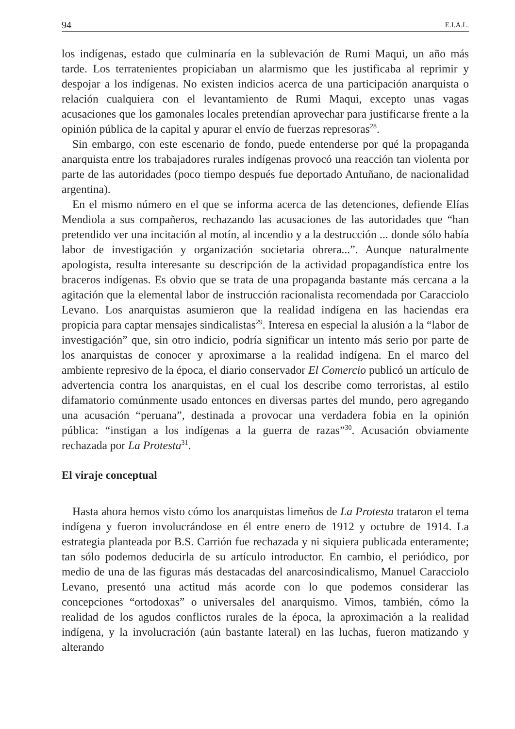94 E.I.A.L.
los indígenas, estado que culminaría en la sublevación de Rumi Maqui, un año más tarde. Los terratenientes propiciaban un alarmismo que les justificaba al reprimir y despojar a los indígenas. No existen indicios acerca de una participación anarquista o relación cualquiera con el levantamiento de Rumi Maqui, excepto unas vagas acusaciones que los gamonales locales pretendían aprovechar para justificarse frente a la opinión pública de la capital y apurar el envío de fuerzas represoras<sup>28</sup>.
Sin embargo, con este escenario de fondo, puede entenderse por qué la propaganda anarquista entre los trabajadores rurales indígenas provocó una reacción tan violenta por parte de las autoridades (poco tiempo después fue deportado Antuñano, de nacionalidad argentina).
En el mismo número en el que se informa acerca de las detenciones, defiende Elías Mendiola a sus compañeros, rechazando las acusaciones de las autoridades que “han pretendido ver una incitación al motín, al incendio y a la destrucción ... donde sólo había labor de investigación y organización societaria obrera...”. Aunque naturalmente apologista, resulta interesante su descripción de la actividad propagandística entre los braceros indígenas. Es obvio que se trata de una propaganda bastante más cercana a la agitación que la elemental labor de instrucción racionalista recomendada por Caracciolo Levano. Los anarquistas asumieron que la realidad indígena en las haciendas era propicia para captar mensajes sindicalistas<sup>29</sup>. Interesa en especial la alusión a la “labor de investigación” que, sin otro indicio, podría significar un intento más serio por parte de los anarquistas de conocer y aproximarse a la realidad indígena. En el marco del ambiente represivo de la época, el diario conservador El Comercio publicó un artículo de advertencia contra los anarquistas, en el cual los describe como terroristas, al estilo difamatorio comúnmente usado entonces en diversas partes del mundo, pero agregando una acusación “peruana”, destinada a provocar una verdadera fobia en la opinión pública: “instigan a los indígenas a la guerra de razas”<sup>30</sup>. Acusación obviamente rechazada por La Protesta<sup>31</sup>.
El viraje conceptual
Hasta ahora hemos visto cómo los anarquistas limeños de La Protesta trataron el tema indígena y fueron involucrándose en él entre enero de 1912 y octubre de 1914. La estrategia planteada por B.S. Carrión fue rechazada y ni siquiera publicada enteramente; tan sólo podemos deducirla de su artículo introductor. En cambio, el periódico, por medio de una de las figuras más destacadas del anarcosindicalismo, Manuel Caracciolo Levano, presentó una actitud más acorde con lo que podemos considerar las concepciones “ortodoxas” o universales del anarquismo. Vimos, también, cómo la realidad de los agudos conflictos rurales de la época, la aproximación a la realidad indígena, y la involucración (aún bastante lateral) en las luchas, fueron matizando y alterando